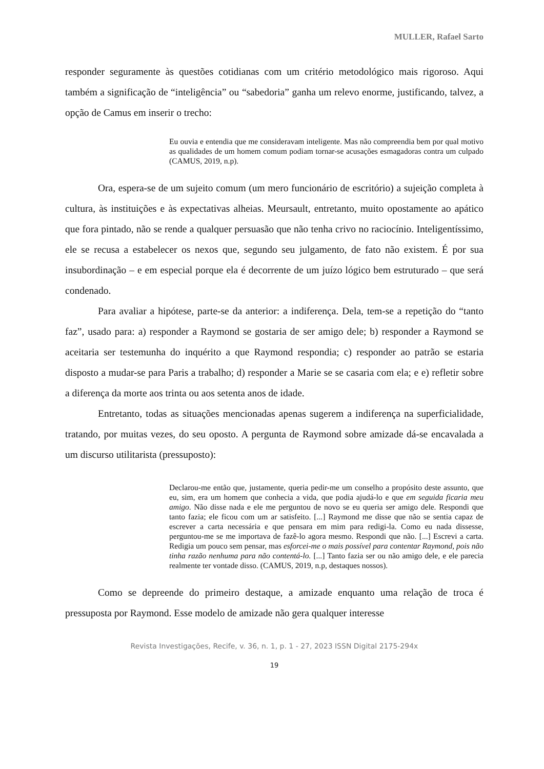MULLER, Rafael Sarto
responder seguramente às questões cotidianas com um critério metodológico mais rigoroso. Aqui também a significação de “inteligência” ou “sabedoria” ganha um relevo enorme, justificando, talvez, a opção de Camus em inserir o trecho:
Eu ouvia e entendia que me consideravam inteligente. Mas não compreendia bem por qual motivo as qualidades de um homem comum podiam tornar-se acusações esmagadoras contra um culpado (CAMUS, 2019, n.p).
Ora, espera-se de um sujeito comum (um mero funcionário de escritório) a sujeição completa à cultura, às instituições e às expectativas alheias. Meursault, entretanto, muito opostamente ao apático que fora pintado, não se rende a qualquer persuasão que não tenha crivo no raciocínio. Inteligentíssimo, ele se recusa a estabelecer os nexos que, segundo seu julgamento, de fato não existem. É por sua insubordinação – e em especial porque ela é decorrente de um juízo lógico bem estruturado – que será condenado.
Para avaliar a hipótese, parte-se da anterior: a indiferença. Dela, tem-se a repetição do “tanto faz”, usado para: a) responder a Raymond se gostaria de ser amigo dele; b) responder a Raymond se aceitaria ser testemunha do inquérito a que Raymond respondia; c) responder ao patrão se estaria disposto a mudar-se para Paris a trabalho; d) responder a Marie se se casaria com ela; e e) refletir sobre a diferença da morte aos trinta ou aos setenta anos de idade.
Entretanto, todas as situações mencionadas apenas sugerem a indiferença na superficialidade, tratando, por muitas vezes, do seu oposto. A pergunta de Raymond sobre amizade dá-se encavalada a um discurso utilitarista (pressuposto):
Declarou-me então que, justamente, queria pedir-me um conselho a propósito deste assunto, que eu, sim, era um homem que conhecia a vida, que podia ajudá-lo e que em seguida ficaria meu amigo. Não disse nada e ele me perguntou de novo se eu queria ser amigo dele. Respondi que tanto fazia; ele ficou com um ar satisfeito. [...] Raymond me disse que não se sentia capaz de escrever a carta necessária e que pensara em mim para redigi-la. Como eu nada dissesse, perguntou-me se me importava de fazê-lo agora mesmo. Respondi que não. [...] Escrevi a carta. Redigia um pouco sem pensar, mas esforcei-me o mais possível para contentar Raymond, pois não tinha razão nenhuma para não contentá-lo. [...] Tanto fazia ser ou não amigo dele, e ele parecia realmente ter vontade disso. (CAMUS, 2019, n.p, destaques nossos).
Como se depreende do primeiro destaque, a amizade enquanto uma relação de troca é pressuposta por Raymond. Esse modelo de amizade não gera qualquer interesse
Revista Investigações, Recife, v. 36, n. 1, p. 1 - 27, 2023 ISSN Digital 2175-294x
19